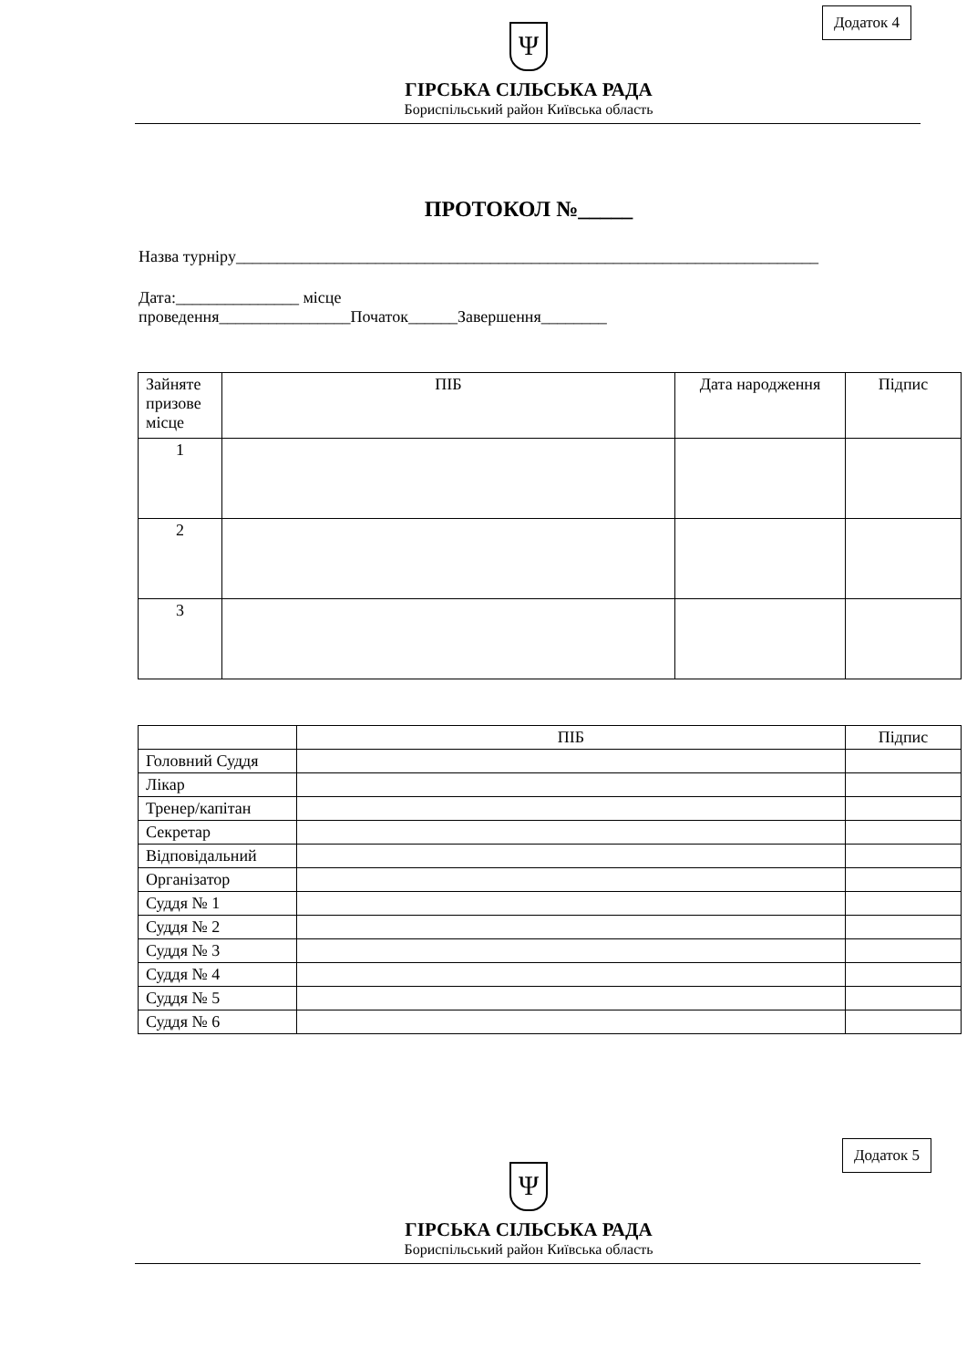Додаток 4
Ψ
ГІРСЬКА СІЛЬСЬКА РАДА
Бориспільський район Київська область
ПРОТОКОЛ №_____
Назва турніру_______________________________________________________________________
Дата:_______________ місце
проведення________________Початок______Завершення________
| Зайняте призове місце | ПІБ | Дата народження | Підпис |
| --- | --- | --- | --- |
| 1 | | | |
| 2 | | | |
| 3 | | | |
| | ПІБ | Підпис |
| --- | --- | --- |
| Головний Суддя | | |
| Лікар | | |
| Тренер/капітан | | |
| Секретар | | |
| Відповідальний | | |
| Організатор | | |
| Суддя № 1 | | |
| Суддя № 2 | | |
| Суддя № 3 | | |
| Суддя № 4 | | |
| Суддя № 5 | | |
| Суддя № 6 | | |
Додаток 5
Ψ
ГІРСЬКА СІЛЬСЬКА РАДА
Бориспільський район Київська область